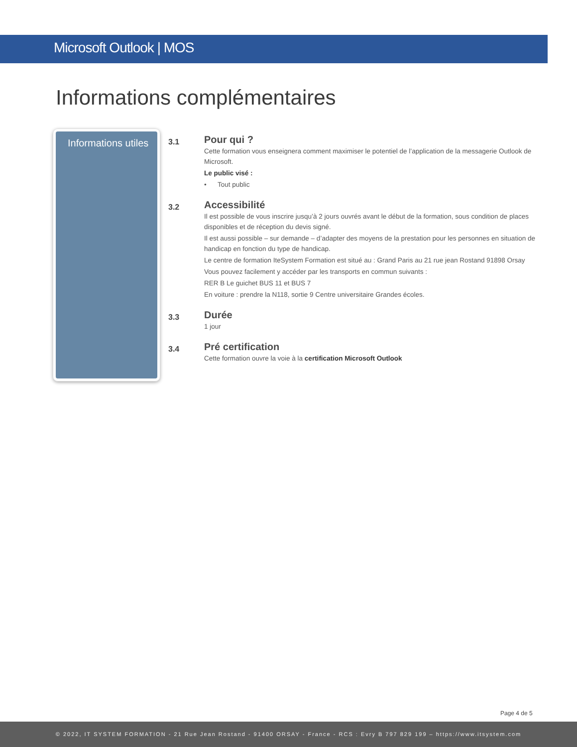Microsoft Outlook | MOS
Informations complémentaires
Informations utiles
3.1
Pour qui ?
Cette formation vous enseignera comment maximiser le potentiel de l’application de la messagerie Outlook de Microsoft.
Le public visé :
• Tout public
3.2
Accessibilité
Il est possible de vous inscrire jusqu’à 2 jours ouvrés avant le début de la formation, sous condition de places disponibles et de réception du devis signé.
Il est aussi possible – sur demande – d’adapter des moyens de la prestation pour les personnes en situation de handicap en fonction du type de handicap.
Le centre de formation IteSystem Formation est situé au : Grand Paris au 21 rue jean Rostand 91898 Orsay
Vous pouvez facilement y accéder par les transports en commun suivants :
RER B Le guichet BUS 11 et BUS 7
En voiture : prendre la N118, sortie 9 Centre universitaire Grandes écoles.
3.3
Durée
1 jour
3.4
Pré certification
Cette formation ouvre la voie à la certification Microsoft Outlook
Page 4 de 5
© 2022, IT SYSTEM FORMATION - 21 Rue Jean Rostand - 91400 ORSAY - France - RCS : Evry B 797 829 199 – https://www.itsystem.com